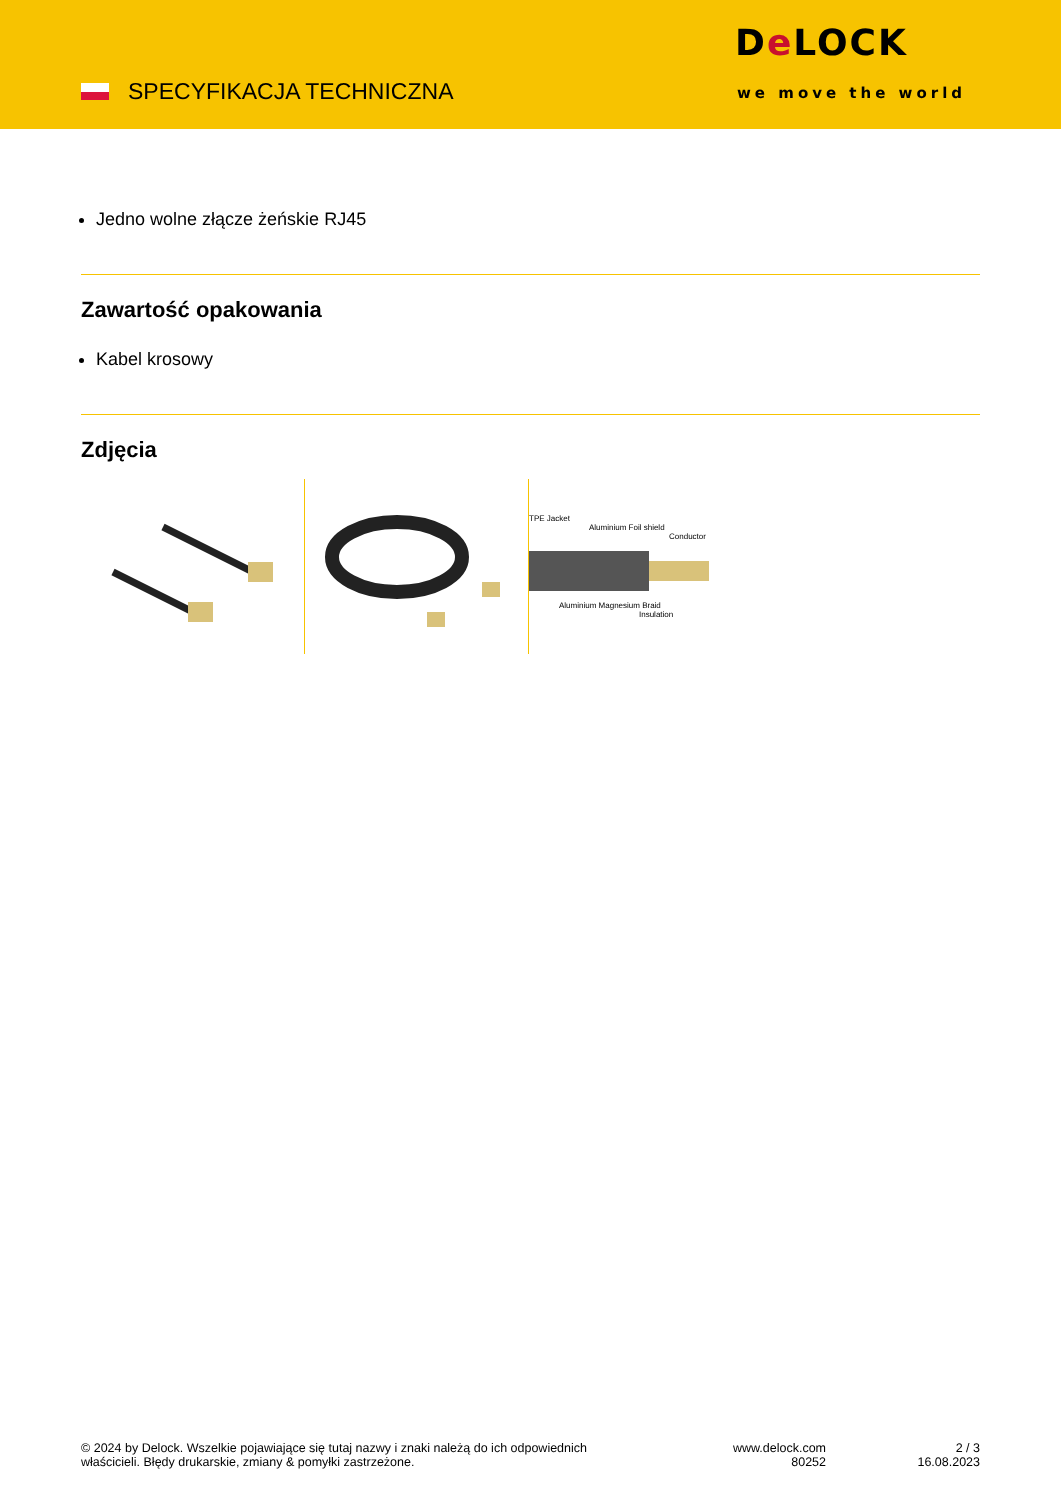SPECYFIKACJA TECHNICZNA
De LOCK
we move the world
Jedno wolne złącze żeńskie RJ45
Zawartość opakowania
Kabel krosowy
Zdjęcia
TPE Jacket
Aluminium Foil shield
Conductor
Aluminium Magnesium Braid
Insulation
© 2024 by Delock. Wszelkie pojawiające się tutaj nazwy i znaki należą do ich odpowiednich
właścicieli. Błędy drukarskie, zmiany & pomyłki zastrzeżone.
www.delock.com
80252
2 / 3
16.08.2023